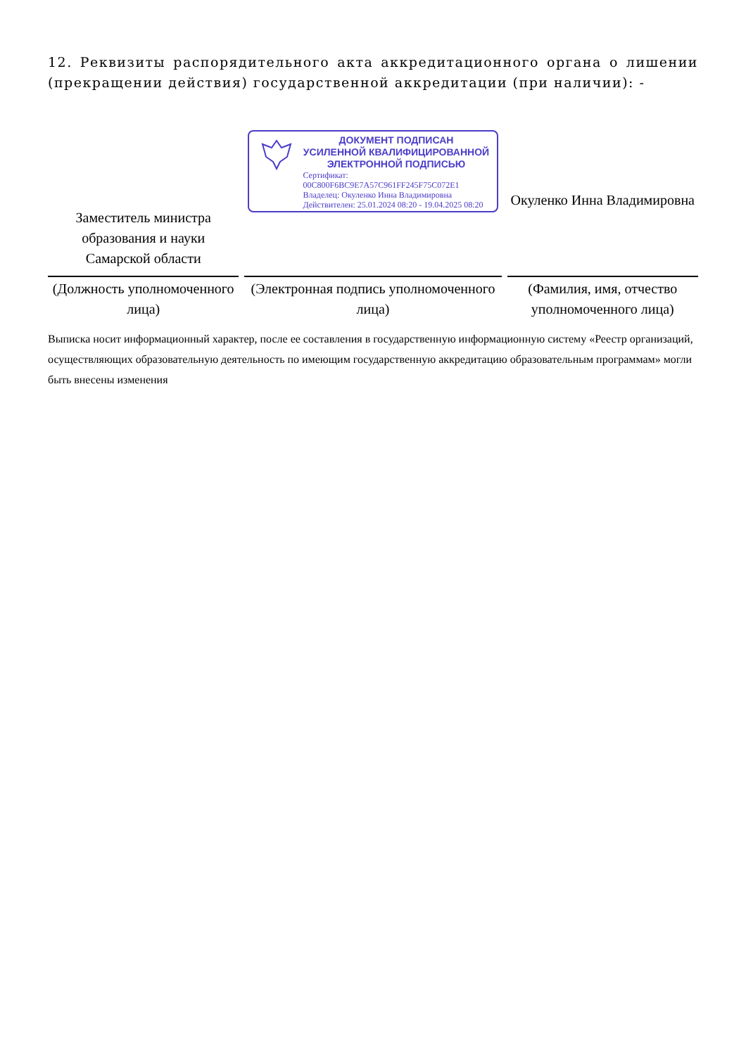12. Реквизиты распорядительного акта аккредитационного органа о лишении (прекращении действия) государственной аккредитации (при наличии): -
| Заместитель министра образования и науки Самарской области | ДОКУМЕНТ ПОДПИСАН УСИЛЕННОЙ КВАЛИФИЦИРОВАННОЙ ЭЛЕКТРОННОЙ ПОДПИСЬЮ Сертификат: 00C800F6BC9E7A57C961FF245F75C072E1 Владелец: Окуленко Инна Владимировна Действителен: 25.01.2024 08:20 - 19.04.2025 08:20 | Окуленко Инна Владимировна |
| (Должность уполномоченного лица) | (Электронная подпись уполномоченного лица) | (Фамилия, имя, отчество уполномоченного лица) |
Выписка носит информационный характер, после ее составления в государственную информационную систему «Реестр организаций, осуществляющих образовательную деятельность по имеющим государственную аккредитацию образовательным программам» могли быть внесены изменения